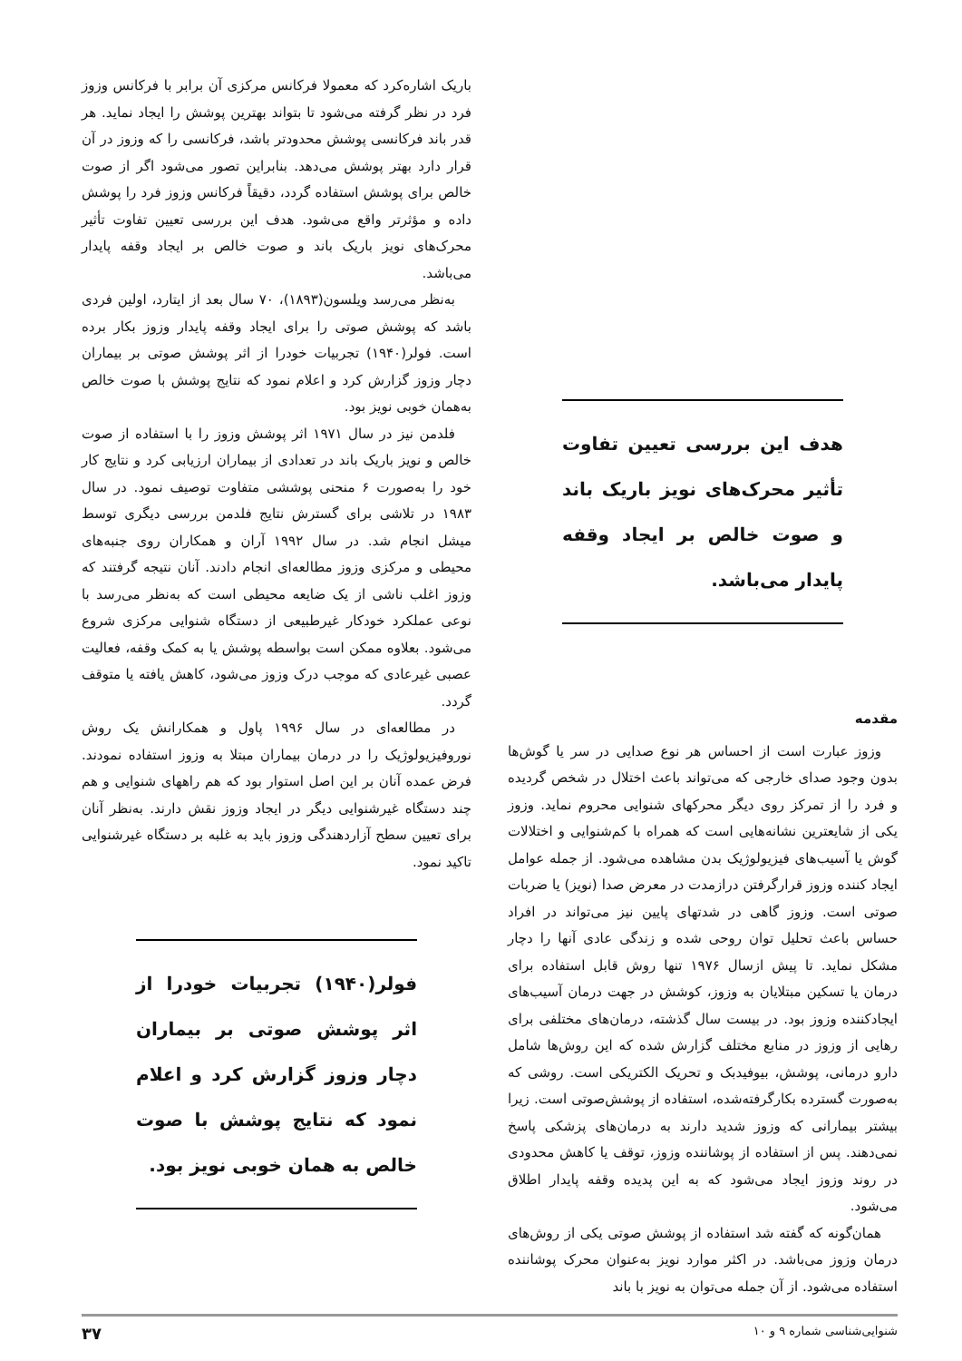هدف این بررسی تعیین تفاوت تأثیر محرک‌های نویز باریک باند و صوت خالص بر ایجاد وقفه پایدار می‌باشد.
مقدمه
وزوز عبارت است از احساس هر نوع صدایی در سر یا گوش‌ها بدون وجود صدای خارجی که می‌تواند باعث اختلال در شخص گردیده و فرد را از تمرکز روی دیگر محرکهای شنوایی محروم نماید. وزوز یکی از شایعترین نشانه‌هایی است که همراه با کم‌شنوایی و اختلالات گوش یا آسیب‌های فیزیولوژیک بدن مشاهده می‌شود. از جمله عوامل ایجاد کننده وزوز قرارگرفتن درازمدت در معرض صدا (نویز) یا ضربات صوتی است. وزوز گاهی در شدتهای پایین نیز می‌تواند در افراد حساس باعث تحلیل توان روحی شده و زندگی عادی آنها را دچار مشکل نماید. تا پیش ازسال ۱۹۷۶ تنها روش قابل استفاده برای درمان یا تسکین مبتلایان به وزوز، کوشش در جهت درمان آسیب‌های ایجادکننده وزوز بود. در بیست سال گذشته، درمان‌های مختلفی برای رهایی از وزوز در منابع مختلف گزارش شده که این روش‌ها شامل دارو درمانی، پوشش، بیوفیدبک و تحریک الکتریکی است. روشی که به‌صورت گسترده بکارگرفته‌شده، استفاده از پوشش‌صوتی است. زیرا بیشتر بیمارانی که وزوز شدید دارند به درمان‌های پزشکی پاسخ نمی‌دهند. پس از استفاده از پوشاننده وزوز، توقف یا کاهش محدودی در روند وزوز ایجاد می‌شود که به این پدیده وقفه پایدار اطلاق می‌شود.
همان‌گونه که گفته شد استفاده از پوشش صوتی یکی از روش‌های درمان وزوز می‌باشد. در اکثر موارد نویز به‌عنوان محرک پوشاننده استفاده می‌شود. از آن جمله می‌توان به نویز با باند
باریک اشاره‌کرد که معمولا فرکانس مرکزی آن برابر با فرکانس وزوز فرد در نظر گرفته می‌شود تا بتواند بهترین پوشش را ایجاد نماید. هر قدر باند فرکانسی پوشش محدودتر باشد، فرکانسی را که وزوز در آن قرار دارد بهتر پوشش می‌دهد. بنابراین تصور می‌شود اگر از صوت خالص برای پوشش استفاده گردد، دقیقاً فرکانس وزوز فرد را پوشش داده و مؤثرتر واقع می‌شود. هدف این بررسی تعیین تفاوت تأثیر محرک‌های نویز باریک باند و صوت خالص بر ایجاد وقفه پایدار می‌باشد.
به‌نظر می‌رسد ویلسون(۱۸۹۳)، ۷۰ سال بعد از ایتارد، اولین فردی باشد که پوشش صوتی را برای ایجاد وقفه پایدار وزوز بکار برده است. فولر(۱۹۴۰) تجربیات خودرا از اثر پوشش صوتی بر بیماران دچار وزوز گزارش کرد و اعلام نمود که نتایج پوشش با صوت خالص به‌همان خوبی نویز بود.
فلدمن نیز در سال ۱۹۷۱ اثر پوشش وزوز را با استفاده از صوت خالص و نویز باریک باند در تعدادی از بیماران ارزیابی کرد و نتایج کار خود را به‌صورت ۶ منحنی پوششی متفاوت توصیف نمود. در سال ۱۹۸۳ در تلاشی برای گسترش نتایج فلدمن بررسی دیگری توسط میشل انجام شد. در سال ۱۹۹۲ آران و همکاران روی جنبه‌های محیطی و مرکزی وزوز مطالعه‌ای انجام دادند. آنان نتیجه گرفتند که وزوز اغلب ناشی از یک ضایعه محیطی است که به‌نظر می‌رسد با نوعی عملکرد خودکار غیرطبیعی از دستگاه شنوایی مرکزی شروع می‌شود. بعلاوه ممکن است بواسطه پوشش یا به کمک وقفه، فعالیت عصبی غیرعادی که موجب درک وزوز می‌شود، کاهش یافته یا متوقف گردد.
در مطالعه‌ای در سال ۱۹۹۶ پاول و همکارانش یک روش نوروفیزیولوژیک را در درمان بیماران مبتلا به وزوز استفاده نمودند. فرض عمده آنان بر این اصل استوار بود که هم راههای شنوایی و هم چند دستگاه غیرشنوایی دیگر در ایجاد وزوز نقش دارند. به‌نظر آنان برای تعیین سطح آزاردهندگی وزوز باید به غلبه بر دستگاه غیرشنوایی تاکید نمود.
فولر(۱۹۴۰) تجربیات خودرا از اثر پوشش صوتی بر بیماران دچار وزوز گزارش کرد و اعلام نمود که نتایج پوشش با صوت خالص به همان خوبی نویز بود.
شنوایی‌شناسی شماره ۹ و ۱۰ ۳۷